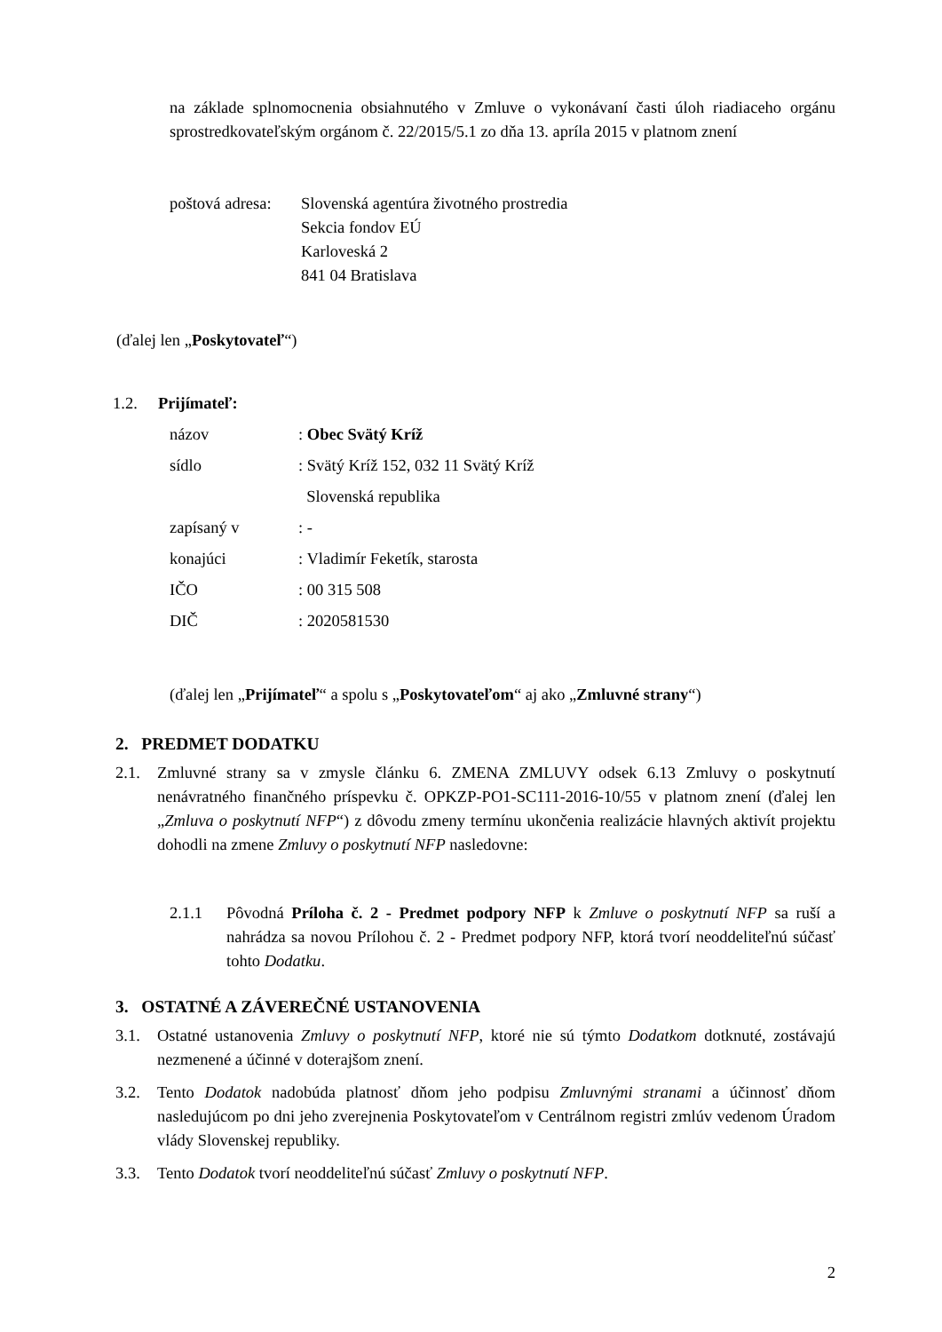na základe splnomocnenia obsiahnutého v Zmluve o vykonávaní časti úloh riadiaceho orgánu sprostredkovateľským orgánom č. 22/2015/5.1 zo dňa 13. apríla 2015 v platnom znení
poštová adresa:
Slovenská agentúra životného prostredia
Sekcia fondov EÚ
Karloveská 2
841 04 Bratislava
(ďalej len „Poskytovateľ“)
1.2. Prijímateľ:
názov : Obec Svätý Kríž
sídlo : Svätý Kríž 152, 032 11 Svätý Kríž
Slovenská republika
zapísaný v : -
konajúci : Vladimír Feketík, starosta
IČO : 00 315 508
DIČ : 2020581530
(ďalej len „Prijímateľ“ a spolu s „Poskytovateľom“ aj ako „Zmluvné strany“)
2. PREDMET DODATKU
2.1. Zmluvné strany sa v zmysle článku 6. ZMENA ZMLUVY odsek 6.13 Zmluvy o poskytnutí nenávratného finančného príspevku č. OPKZP-PO1-SC111-2016-10/55 v platnom znení (ďalej len „Zmluva o poskytnutí NFP“) z dôvodu zmeny termínu ukončenia realizácie hlavných aktivít projektu dohodli na zmene Zmluvy o poskytnutí NFP nasledovne:
2.1.1 Pôvodná Príloha č. 2 - Predmet podpory NFP k Zmluve o poskytnutí NFP sa ruší a nahrádza sa novou Prílohou č. 2 - Predmet podpory NFP, ktorá tvorí neoddeliteľnú súčasť tohto Dodatku.
3. OSTATNÉ A ZÁVEREČNÉ USTANOVENIA
3.1. Ostatné ustanovenia Zmluvy o poskytnutí NFP, ktoré nie sú týmto Dodatkom dotknuté, zostávajú nezmenené a účinné v doterajšom znení.
3.2. Tento Dodatok nadobúda platnosť dňom jeho podpisu Zmluvnými stranami a účinnosť dňom nasledujúcom po dni jeho zverejnenia Poskytovateľom v Centrálnom registri zmlúv vedenom Úradom vlády Slovenskej republiky.
3.3. Tento Dodatok tvorí neoddeliteľnú súčasť Zmluvy o poskytnutí NFP.
2